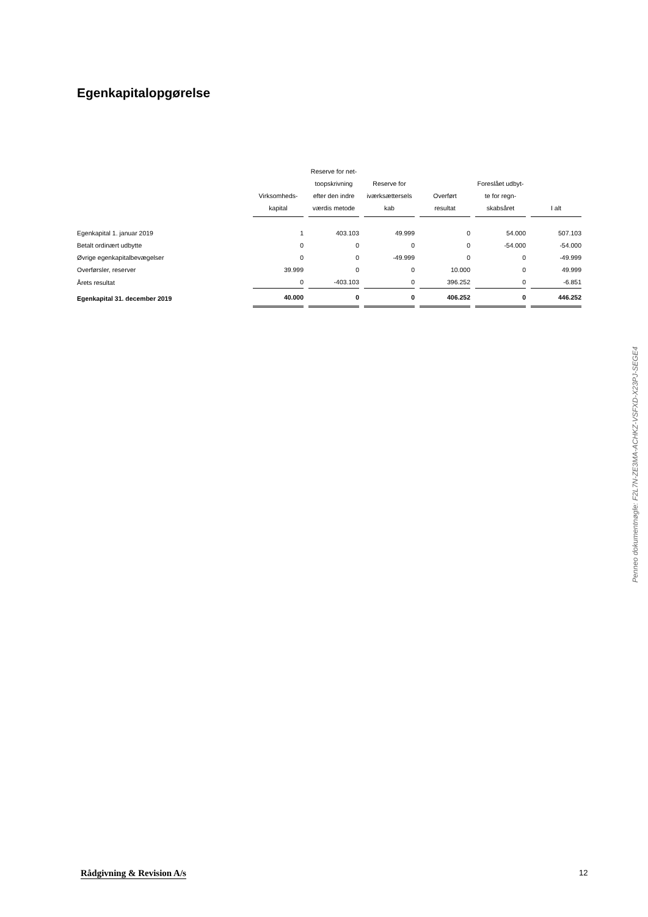Egenkapitalopgørelse
| | Virksomheds- kapital | Reserve for net- toopskrivning efter den indre værdis metode | Reserve for iværksættersels kab | Overført resultat | Foreslået udbyt- te for regn- skabsåret | I alt |
| --- | --- | --- | --- | --- | --- | --- |
| Egenkapital 1. januar 2019 | 1 | 403.103 | 49.999 | 0 | 54.000 | 507.103 |
| Betalt ordinært udbytte | 0 | 0 | 0 | 0 | -54.000 | -54.000 |
| Øvrige egenkapitalbevægelser | 0 | 0 | -49.999 | 0 | 0 | -49.999 |
| Overførsler, reserver | 39.999 | 0 | 0 | 10.000 | 0 | 49.999 |
| Årets resultat | 0 | -403.103 | 0 | 396.252 | 0 | -6.851 |
| Egenkapital 31. december 2019 | 40.000 | 0 | 0 | 406.252 | 0 | 446.252 |
Penneo dokumentnøgle: F2L7N-ZE3MA-ACHKZ-VSFXD-X23PJ-SEGE4
Rådgivning & Revision A/s 12